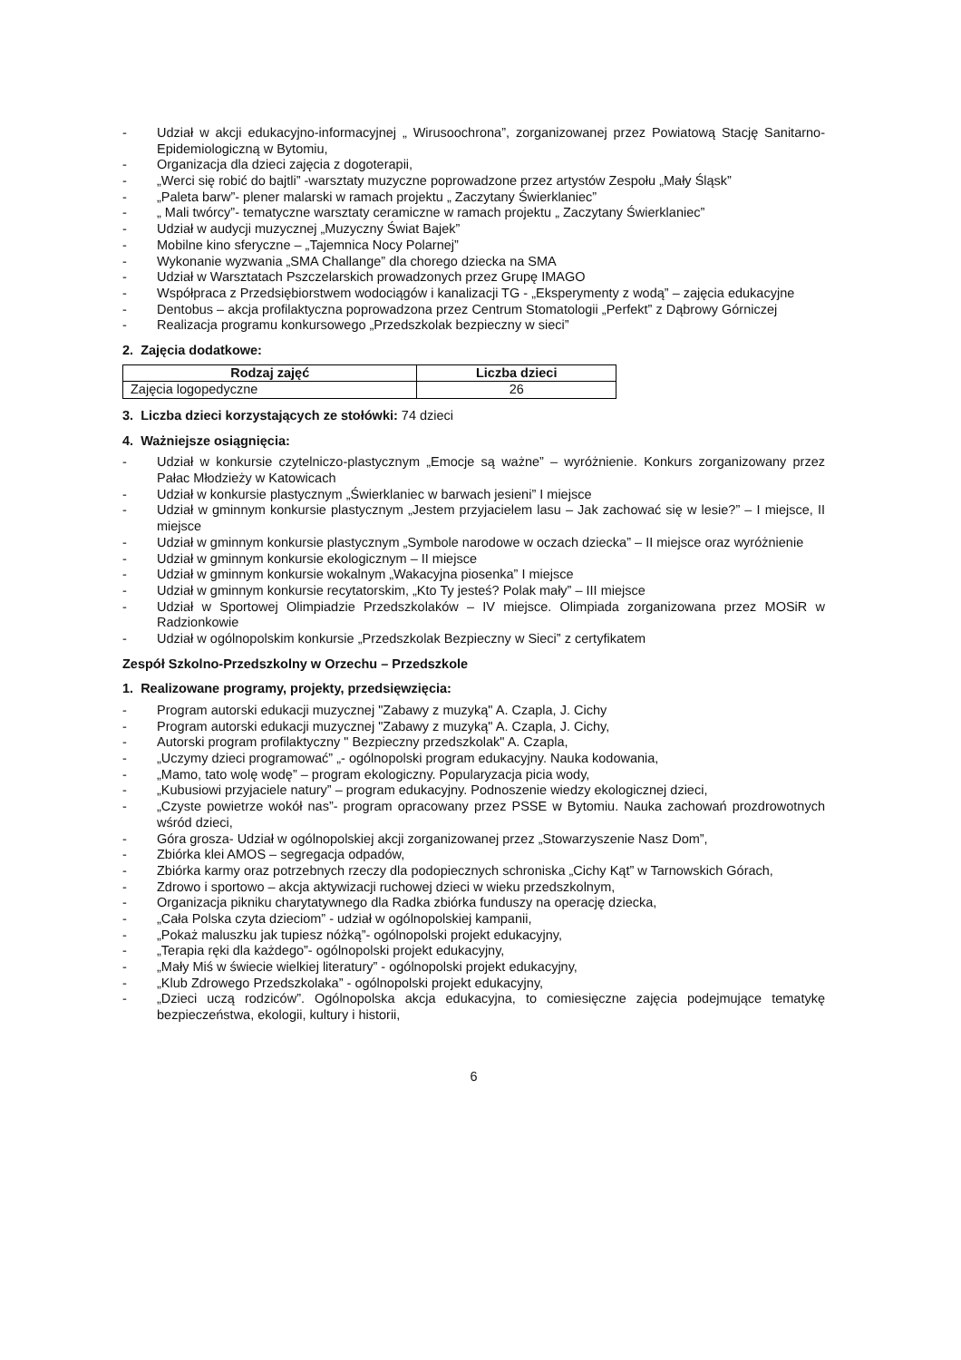- Udział w akcji edukacyjno-informacyjnej „ Wirusoochrona”, zorganizowanej przez Powiatową Stację Sanitarno-Epidemiologiczną w Bytomiu,
- Organizacja dla dzieci zajęcia z dogoterapii,
- „Werci się robić do bajtli” -warsztaty muzyczne poprowadzone przez artystów Zespołu „Mały Śląsk”
- „Paleta barw”- plener malarski w ramach projektu „ Zaczytany Świerklaniec”
- „ Mali twórcy”- tematyczne warsztaty ceramiczne w ramach projektu „ Zaczytany Świerklaniec”
- Udział w audycji muzycznej „Muzyczny Świat Bajek”
- Mobilne kino sferyczne – „Tajemnica Nocy Polarnej”
- Wykonanie wyzwania „SMA Challange” dla chorego dziecka na SMA
- Udział w Warsztatach Pszczelarskich prowadzonych przez Grupę IMAGO
- Współpraca z Przedsiębiorstwem wodociągów i kanalizacji TG - „Eksperymenty z wodą” – zajęcia edukacyjne
- Dentobus – akcja profilaktyczna poprowadzona przez Centrum Stomatologii „Perfekt” z Dąbrowy Górniczej
- Realizacja programu konkursowego „Przedszkolak bezpieczny w sieci”
2. Zajęcia dodatkowe:
| Rodzaj zajęć | Liczba dzieci |
| --- | --- |
| Zajęcia logopedyczne | 26 |
3. Liczba dzieci korzystających ze stołówki: 74 dzieci
4. Ważniejsze osiągnięcia:
- Udział w konkursie czytelniczo-plastycznym „Emocje są ważne” – wyróżnienie. Konkurs zorganizowany przez Pałac Młodzieży w Katowicach
- Udział w konkursie plastycznym „Świerklaniec w barwach jesieni” I miejsce
- Udział w gminnym konkursie plastycznym „Jestem przyjacielem lasu – Jak zachować się w lesie?” – I miejsce, II miejsce
- Udział w gminnym konkursie plastycznym „Symbole narodowe w oczach dziecka” – II miejsce oraz wyróżnienie
- Udział w gminnym konkursie ekologicznym – II miejsce
- Udział w gminnym konkursie wokalnym „Wakacyjna piosenka” I miejsce
- Udział w gminnym konkursie recytatorskim, „Kto Ty jesteś? Polak mały” – III miejsce
- Udział w Sportowej Olimpiadzie Przedszkolaków – IV miejsce. Olimpiada zorganizowana przez MOSiR w Radzionkowie
- Udział w ogólnopolskim konkursie „Przedszkolak Bezpieczny w Sieci” z certyfikatem
Zespół Szkolno-Przedszkolny w Orzechu – Przedszkole
1. Realizowane programy, projekty, przedsięwzięcia:
- Program autorski edukacji muzycznej "Zabawy z muzyką" A. Czapla, J. Cichy
- Program autorski edukacji muzycznej "Zabawy z muzyką" A. Czapla, J. Cichy,
- Autorski program profilaktyczny " Bezpieczny przedszkolak" A. Czapla,
- „Uczymy dzieci programować” „- ogólnopolski program edukacyjny. Nauka kodowania,
- „Mamo, tato wolę wodę” – program ekologiczny. Popularyzacja picia wody,
- „Kubusiowi przyjaciele natury” – program edukacyjny. Podnoszenie wiedzy ekologicznej dzieci,
- „Czyste powietrze wokół nas”- program opracowany przez PSSE w Bytomiu. Nauka zachowań prozdrowotnych wśród dzieci,
- Góra grosza- Udział w ogólnopolskiej akcji zorganizowanej przez „Stowarzyszenie Nasz Dom”,
- Zbiórka klei AMOS – segregacja odpadów,
- Zbiórka karmy oraz potrzebnych rzeczy dla podopiecznych schroniska „Cichy Kąt” w Tarnowskich Górach,
- Zdrowo i sportowo – akcja aktywizacji ruchowej dzieci w wieku przedszkolnym,
- Organizacja pikniku charytatywnego dla Radka zbiórka funduszy na operację dziecka,
- „Cała Polska czyta dzieciom” - udział w ogólnopolskiej kampanii,
- „Pokaż maluszku jak tupiesz nóżką”- ogólnopolski projekt edukacyjny,
- „Terapia ręki dla każdego”- ogólnopolski projekt edukacyjny,
- „Mały Miś w świecie wielkiej literatury” - ogólnopolski projekt edukacyjny,
- „Klub Zdrowego Przedszkolaka” - ogólnopolski projekt edukacyjny,
- „Dzieci uczą rodziców”. Ogólnopolska akcja edukacyjna, to comiesięczne zajęcia podejmujące tematykę bezpieczeństwa, ekologii, kultury i historii,
6